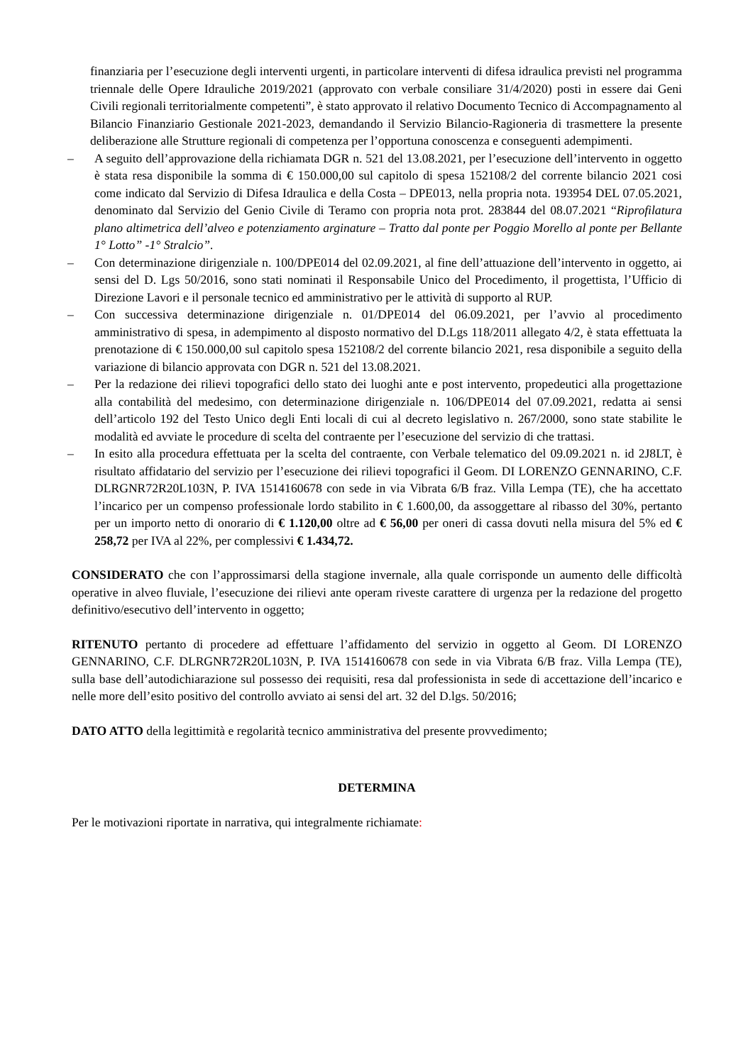finanziaria per l’esecuzione degli interventi urgenti, in particolare interventi di difesa idraulica previsti nel programma triennale delle Opere Idrauliche 2019/2021 (approvato con verbale consiliare 31/4/2020) posti in essere dai Geni Civili regionali territorialmente competenti”, è stato approvato il relativo Documento Tecnico di Accompagnamento al Bilancio Finanziario Gestionale 2021-2023, demandando il Servizio Bilancio-Ragioneria di trasmettere la presente deliberazione alle Strutture regionali di competenza per l’opportuna conoscenza e conseguenti adempimenti.
– A seguito dell’approvazione della richiamata DGR n. 521 del 13.08.2021, per l’esecuzione dell’intervento in oggetto è stata resa disponibile la somma di € 150.000,00 sul capitolo di spesa 152108/2 del corrente bilancio 2021 cosi come indicato dal Servizio di Difesa Idraulica e della Costa – DPE013, nella propria nota. 193954 DEL 07.05.2021, denominato dal Servizio del Genio Civile di Teramo con propria nota prot. 283844 del 08.07.2021 “Riprofilatura plano altimetrica dell’alveo e potenziamento arginature – Tratto dal ponte per Poggio Morello al ponte per Bellante 1° Lotto” -1° Stralcio”.
– Con determinazione dirigenziale n. 100/DPE014 del 02.09.2021, al fine dell’attuazione dell’intervento in oggetto, ai sensi del D. Lgs 50/2016, sono stati nominati il Responsabile Unico del Procedimento, il progettista, l’Ufficio di Direzione Lavori e il personale tecnico ed amministrativo per le attività di supporto al RUP.
– Con successiva determinazione dirigenziale n. 01/DPE014 del 06.09.2021, per l’avvio al procedimento amministrativo di spesa, in adempimento al disposto normativo del D.Lgs 118/2011 allegato 4/2, è stata effettuata la prenotazione di € 150.000,00 sul capitolo spesa 152108/2 del corrente bilancio 2021, resa disponibile a seguito della variazione di bilancio approvata con DGR n. 521 del 13.08.2021.
– Per la redazione dei rilievi topografici dello stato dei luoghi ante e post intervento, propedeutici alla progettazione alla contabilità del medesimo, con determinazione dirigenziale n. 106/DPE014 del 07.09.2021, redatta ai sensi dell’articolo 192 del Testo Unico degli Enti locali di cui al decreto legislativo n. 267/2000, sono state stabilite le modalità ed avviate le procedure di scelta del contraente per l’esecuzione del servizio di che trattasi.
– In esito alla procedura effettuata per la scelta del contraente, con Verbale telematico del 09.09.2021 n. id 2J8LT, è risultato affidatario del servizio per l’esecuzione dei rilievi topografici il Geom. DI LORENZO GENNARINO, C.F. DLRGNR72R20L103N, P. IVA 1514160678 con sede in via Vibrata 6/B fraz. Villa Lempa (TE), che ha accettato l’incarico per un compenso professionale lordo stabilito in € 1.600,00, da assoggettare al ribasso del 30%, pertanto per un importo netto di onorario di € 1.120,00 oltre ad € 56,00 per oneri di cassa dovuti nella misura del 5% ed € 258,72 per IVA al 22%, per complessivi € 1.434,72.
CONSIDERATO che con l’approssimarsi della stagione invernale, alla quale corrisponde un aumento delle difficoltà operative in alveo fluviale, l’esecuzione dei rilievi ante operam riveste carattere di urgenza per la redazione del progetto definitivo/esecutivo dell’intervento in oggetto;
RITENUTO pertanto di procedere ad effettuare l’affidamento del servizio in oggetto al Geom. DI LORENZO GENNARINO, C.F. DLRGNR72R20L103N, P. IVA 1514160678 con sede in via Vibrata 6/B fraz. Villa Lempa (TE), sulla base dell’autodichiarazione sul possesso dei requisiti, resa dal professionista in sede di accettazione dell’incarico e nelle more dell’esito positivo del controllo avviato ai sensi del art. 32 del D.lgs. 50/2016;
DATO ATTO della legittimità e regolarità tecnico amministrativa del presente provvedimento;
DETERMINA
Per le motivazioni riportate in narrativa, qui integralmente richiamate: